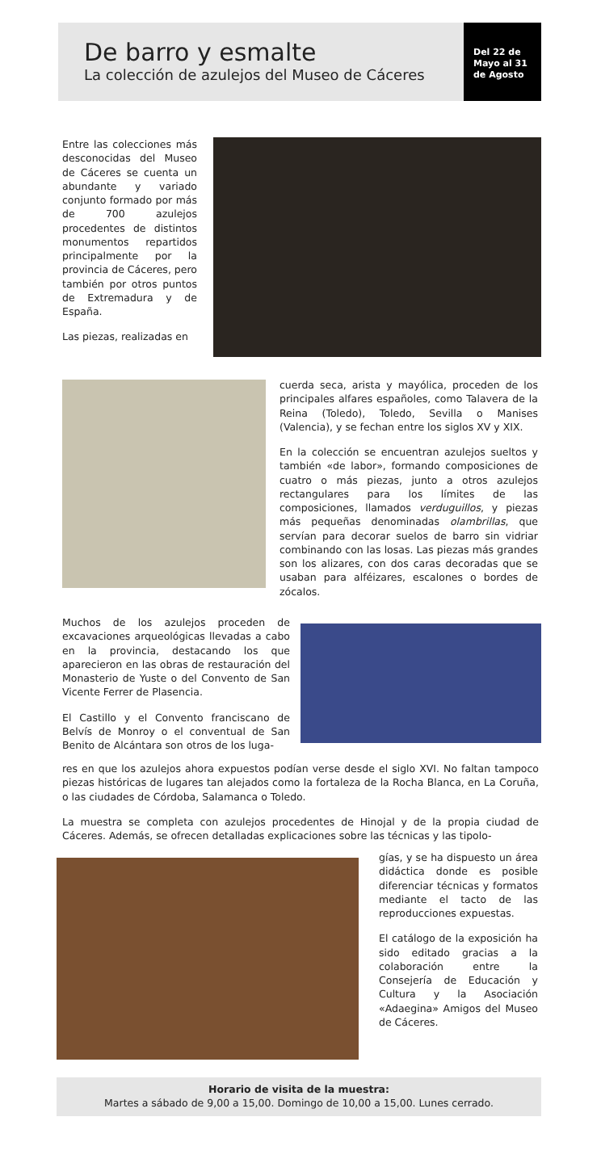De barro y esmalte
La colección de azulejos del Museo de Cáceres
Del 22 de
Mayo al 31
de Agosto
Entre las colecciones más desconocidas del Museo de Cáceres se cuenta un abundante y variado conjunto formado por más de 700 azulejos procedentes de distintos monumentos repartidos principalmente por la provincia de Cáceres, pero también por otros puntos de Extremadura y de España.
Las piezas, realizadas en
cuerda seca, arista y mayólica, proceden de los principales alfares españoles, como Talavera de la Reina (Toledo), Toledo, Sevilla o Manises (Valencia), y se fechan entre los siglos XV y XIX.
En la colección se encuentran azulejos sueltos y también «de labor», formando composiciones de cuatro o más piezas, junto a otros azulejos rectangulares para los límites de las composiciones, llamados verduguillos, y piezas más pequeñas denominadas olambrillas, que servían para decorar suelos de barro sin vidriar combinando con las losas. Las piezas más grandes son los alizares, con dos caras decoradas que se usaban para alféizares, escalones o bordes de zócalos.
Muchos de los azulejos proceden de excavaciones arqueológicas llevadas a cabo en la provincia, destacando los que aparecieron en las obras de restauración del Monasterio de Yuste o del Convento de San Vicente Ferrer de Plasencia.
El Castillo y el Convento franciscano de Belvís de Monroy o el conventual de San Benito de Alcántara son otros de los luga-
res en que los azulejos ahora expuestos podían verse desde el siglo XVI. No faltan tampoco piezas históricas de lugares tan alejados como la fortaleza de la Rocha Blanca, en La Coruña, o las ciudades de Córdoba, Salamanca o Toledo.
La muestra se completa con azulejos procedentes de Hinojal y de la propia ciudad de Cáceres. Además, se ofrecen detalladas explicaciones sobre las técnicas y las tipolo-
gías, y se ha dispuesto un área didáctica donde es posible diferenciar técnicas y formatos mediante el tacto de las reproducciones expuestas.
El catálogo de la exposición ha sido editado gracias a la colaboración entre la Consejería de Educación y Cultura y la Asociación «Adaegina» Amigos del Museo de Cáceres.
Horario de visita de la muestra:
Martes a sábado de 9,00 a 15,00. Domingo de 10,00 a 15,00. Lunes cerrado.